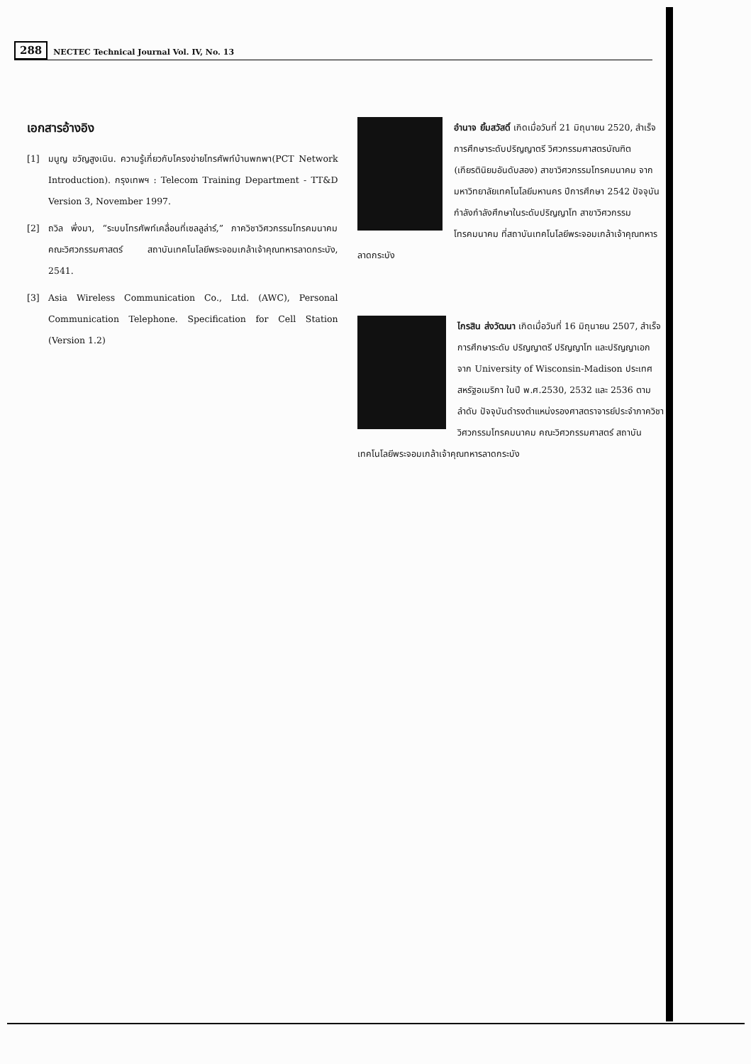288
NECTEC Technical Journal Vol. IV, No. 13
เอกสารอ้างอิง
[1] มนูญ ขวัญสูงเนิน. ความรู้เกี่ยวกับโครงข่ายโทรศัพท์บ้านพกพา(PCT Network Introduction). กรุงเทพฯ : Telecom Training Department - TT&D Version 3, November 1997.
[2] ถวิล พึ่งมา, “ระบบโทรศัพท์เคลื่อนที่เซลลูล่าร์,” ภาควิชาวิศวกรรมโทรคมนาคม คณะวิศวกรรมศาสตร์ สถาบันเทคโนโลยีพระจอมเกล้าเจ้าคุณทหารลาดกระบัง, 2541.
[3] Asia Wireless Communication Co., Ltd. (AWC), Personal Communication Telephone. Specification for Cell Station (Version 1.2)
อำนาจ ยิ้มสวัสดิ์ เกิดเมื่อวันที่ 21 มิถุนายน 2520, สำเร็จการศึกษาระดับปริญญาตรี วิศวกรรมศาสตรบัณฑิต (เกียรตินิยมอันดับสอง) สาขาวิศวกรรมโทรคมนาคม จากมหาวิทยาลัยเทคโนโลยีมหานคร ปีการศึกษา 2542 ปัจจุบันกำลังกำลังศึกษาในระดับปริญญาโท สาขาวิศวกรรมโทรคมนาคม ที่สถาบันเทคโนโลยีพระจอมเกล้าเจ้าคุณทหารลาดกระบัง
ไกรสิน ส่งวัฒนา เกิดเมื่อวันที่ 16 มิถุนายน 2507, สำเร็จการศึกษาระดับ ปริญญาตรี ปริญญาโท และปริญญาเอก จาก University of Wisconsin-Madison ประเทศสหรัฐอเมริกา ในปี พ.ศ.2530, 2532 และ 2536 ตามลำดับ ปัจจุบันดำรงตำแหน่งรองศาสตราจารย์ประจำภาควิชาวิศวกรรมโทรคมนาคม คณะวิศวกรรมศาสตร์ สถาบันเทคโนโลยีพระจอมเกล้าเจ้าคุณทหารลาดกระบัง